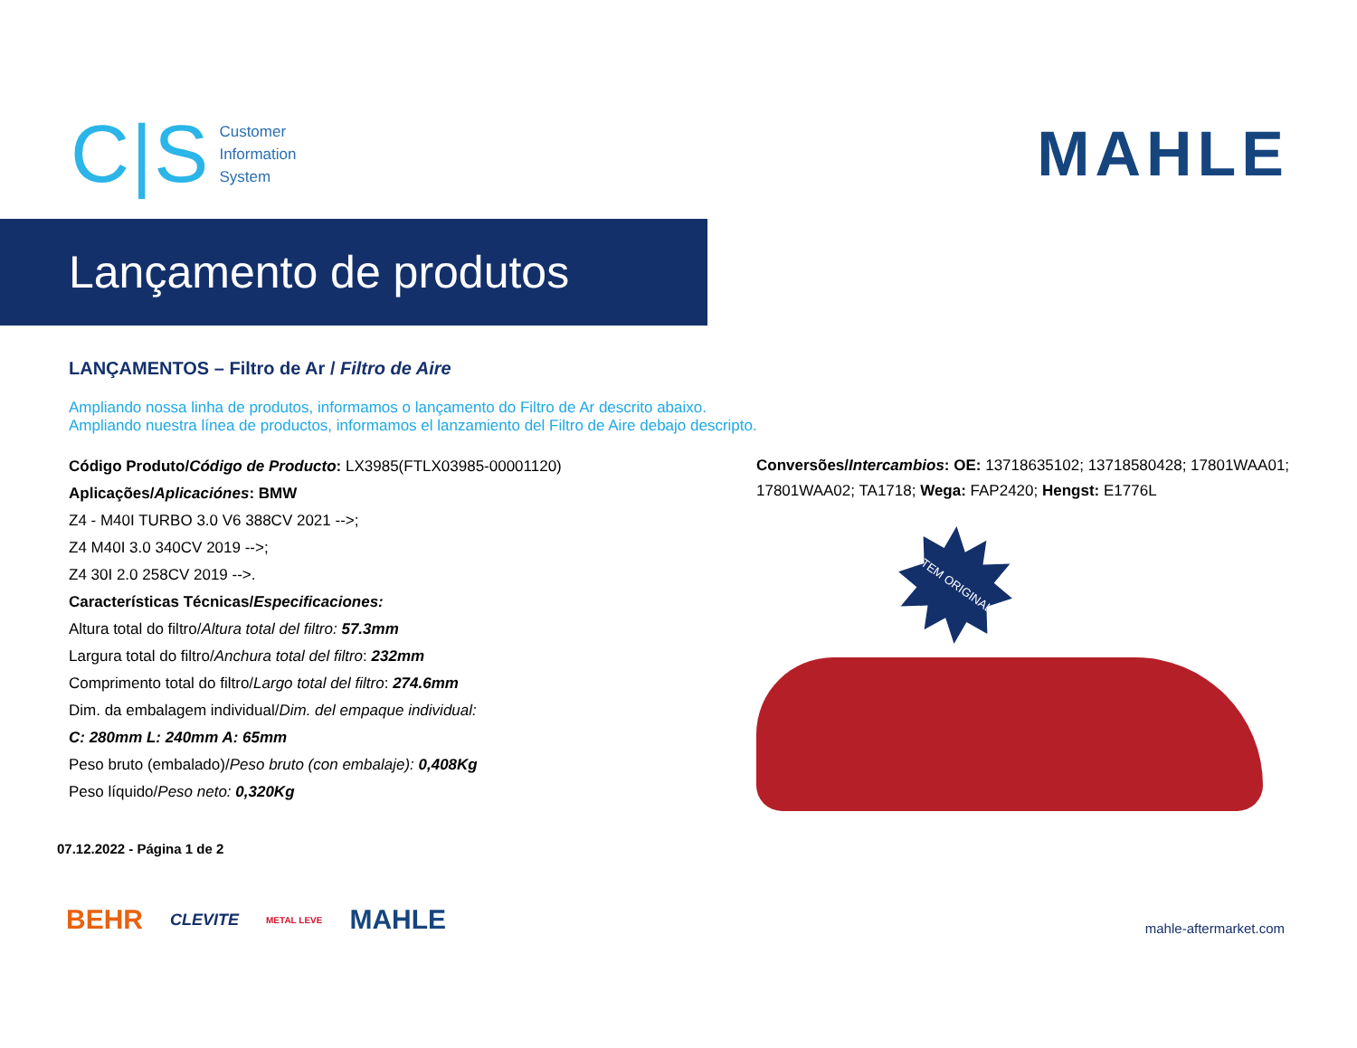C|S
Customer
Information
System
MAHLE
Lançamento de produtos
LANÇAMENTOS – Filtro de Ar / Filtro de Aire
Ampliando nossa linha de produtos, informamos o lançamento do Filtro de Ar descrito abaixo.
Ampliando nuestra línea de productos, informamos el lanzamiento del Filtro de Aire debajo descripto.
Código Produto/Código de Producto: LX3985(FTLX03985-00001120)
Aplicações/Aplicaciónes: BMW
Z4 - M40I TURBO 3.0 V6 388CV 2021 -->;
Z4 M40I 3.0 340CV 2019 -->;
Z4 30I 2.0 258CV 2019 -->.
Características Técnicas/Especificaciones:
Altura total do filtro/Altura total del filtro: 57.3mm
Largura total do filtro/Anchura total del filtro: 232mm
Comprimento total do filtro/Largo total del filtro: 274.6mm
Dim. da embalagem individual/Dim. del empaque individual:
C: 280mm L: 240mm A: 65mm
Peso bruto (embalado)/Peso bruto (con embalaje): 0,408Kg
Peso líquido/Peso neto: 0,320Kg
Conversões/Intercambios: OE: 13718635102; 13718580428; 17801WAA01; 17801WAA02; TA1718; Wega: FAP2420; Hengst: E1776L
ITEM ORIGINAL
07.12.2022 - Página 1 de 2
BEHR CLEVITE METAL LEVE MAHLE mahle-aftermarket.com